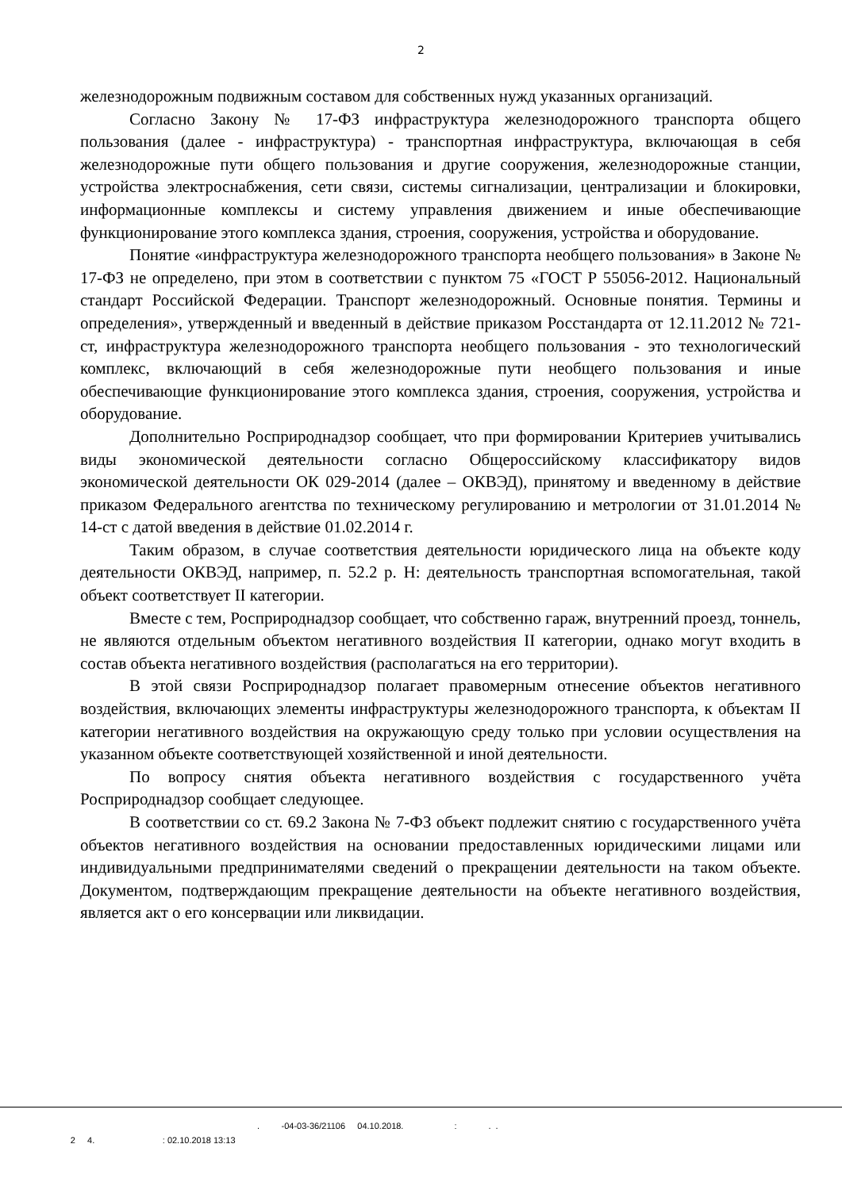2
железнодорожным подвижным составом для собственных нужд указанных организаций.
Согласно Закону № 17-ФЗ инфраструктура железнодорожного транспорта общего пользования (далее - инфраструктура) - транспортная инфраструктура, включающая в себя железнодорожные пути общего пользования и другие сооружения, железнодорожные станции, устройства электроснабжения, сети связи, системы сигнализации, централизации и блокировки, информационные комплексы и систему управления движением и иные обеспечивающие функционирование этого комплекса здания, строения, сооружения, устройства и оборудование.
Понятие «инфраструктура железнодорожного транспорта необщего пользования» в Законе № 17-ФЗ не определено, при этом в соответствии с пунктом 75 «ГОСТ Р 55056-2012. Национальный стандарт Российской Федерации. Транспорт железнодорожный. Основные понятия. Термины и определения», утвержденный и введенный в действие приказом Росстандарта от 12.11.2012 № 721-ст, инфраструктура железнодорожного транспорта необщего пользования - это технологический комплекс, включающий в себя железнодорожные пути необщего пользования и иные обеспечивающие функционирование этого комплекса здания, строения, сооружения, устройства и оборудование.
Дополнительно Росприроднадзор сообщает, что при формировании Критериев учитывались виды экономической деятельности согласно Общероссийскому классификатору видов экономической деятельности ОК 029-2014 (далее – ОКВЭД), принятому и введенному в действие приказом Федерального агентства по техническому регулированию и метрологии от 31.01.2014 № 14-ст с датой введения в действие 01.02.2014 г.
Таким образом, в случае соответствия деятельности юридического лица на объекте коду деятельности ОКВЭД, например, п. 52.2 р. Н: деятельность транспортная вспомогательная, такой объект соответствует II категории.
Вместе с тем, Росприроднадзор сообщает, что собственно гараж, внутренний проезд, тоннель, не являются отдельным объектом негативного воздействия II категории, однако могут входить в состав объекта негативного воздействия (располагаться на его территории).
В этой связи Росприроднадзор полагает правомерным отнесение объектов негативного воздействия, включающих элементы инфраструктуры железнодорожного транспорта, к объектам II категории негативного воздействия на окружающую среду только при условии осуществления на указанном объекте соответствующей хозяйственной и иной деятельности.
По вопросу снятия объекта негативного воздействия с государственного учёта Росприроднадзор сообщает следующее.
В соответствии со ст. 69.2 Закона № 7-ФЗ объект подлежит снятию с государственного учёта объектов негативного воздействия на основании предоставленных юридическими лицами или индивидуальными предпринимателями сведений о прекращении деятельности на таком объекте. Документом, подтверждающим прекращение деятельности на объекте негативного воздействия, является акт о его консервации или ликвидации.
. -04-03-36/21106 04.10.2018. : . .
2 4. : 02.10.2018 13:13